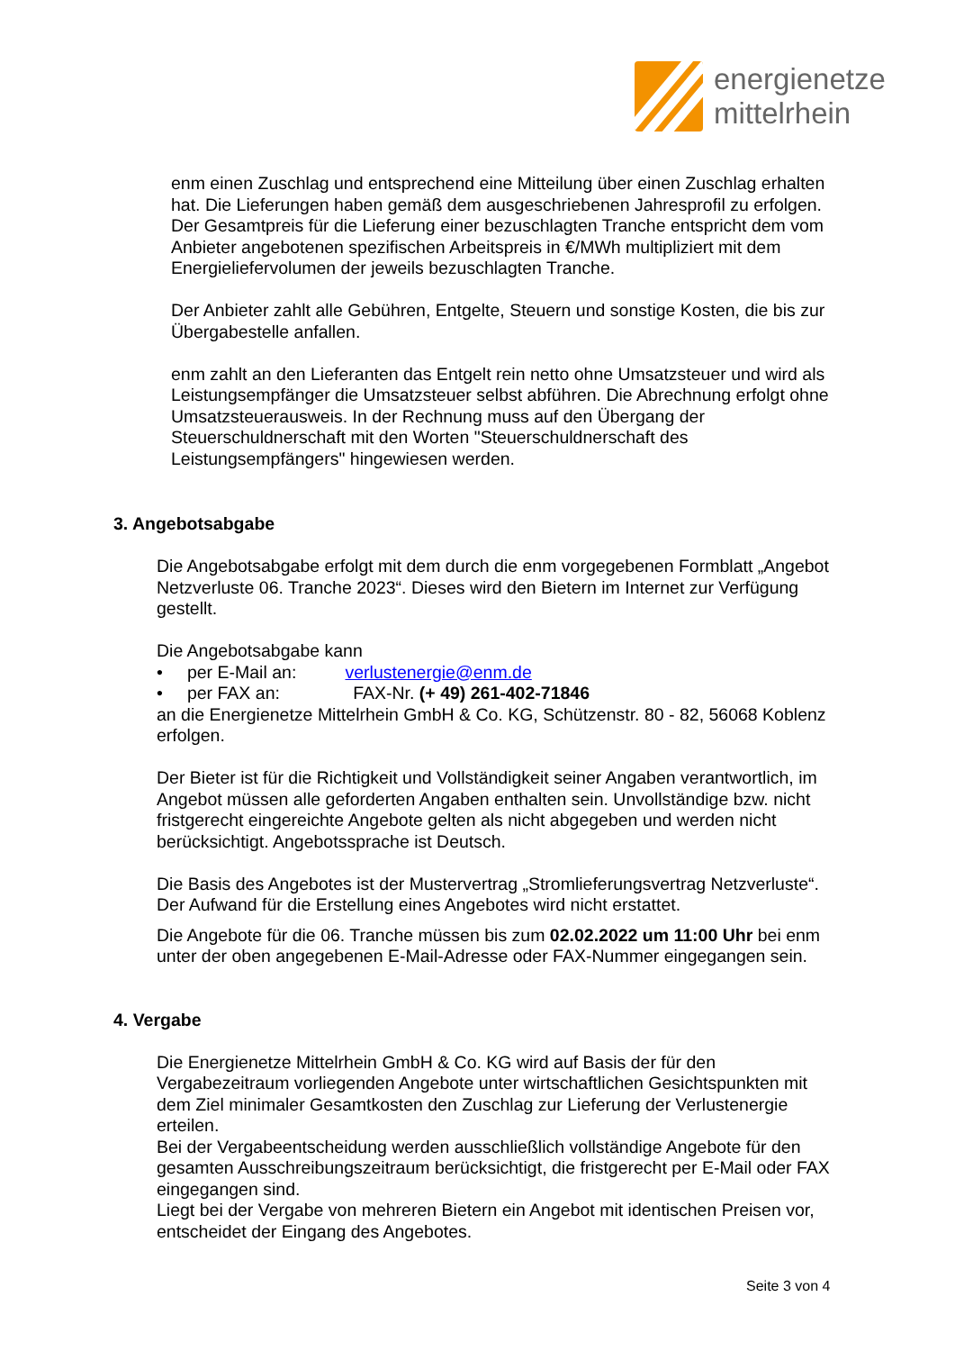energienetze
mittelrhein
enm einen Zuschlag und entsprechend eine Mitteilung über einen Zuschlag erhalten hat. Die Lieferungen haben gemäß dem ausgeschriebenen Jahresprofil zu erfolgen. Der Gesamtpreis für die Lieferung einer bezuschlagten Tranche entspricht dem vom Anbieter angebotenen spezifischen Arbeitspreis in €/MWh multipliziert mit dem Energieliefervolumen der jeweils bezuschlagten Tranche.
Der Anbieter zahlt alle Gebühren, Entgelte, Steuern und sonstige Kosten, die bis zur Übergabestelle anfallen.
enm zahlt an den Lieferanten das Entgelt rein netto ohne Umsatzsteuer und wird als Leistungsempfänger die Umsatzsteuer selbst abführen. Die Abrechnung erfolgt ohne Umsatzsteuerausweis. In der Rechnung muss auf den Übergang der Steuerschuldnerschaft mit den Worten "Steuerschuldnerschaft des Leistungsempfängers" hingewiesen werden.
3. Angebotsabgabe
Die Angebotsabgabe erfolgt mit dem durch die enm vorgegebenen Formblatt „Angebot Netzverluste 06. Tranche 2023“. Dieses wird den Bietern im Internet zur Verfügung gestellt.
Die Angebotsabgabe kann
• per E-Mail an: verlustenergie@enm.de
• per FAX an: FAX-Nr. (+ 49) 261-402-71846
an die Energienetze Mittelrhein GmbH & Co. KG, Schützenstr. 80 - 82, 56068 Koblenz erfolgen.
Der Bieter ist für die Richtigkeit und Vollständigkeit seiner Angaben verantwortlich, im Angebot müssen alle geforderten Angaben enthalten sein. Unvollständige bzw. nicht fristgerecht eingereichte Angebote gelten als nicht abgegeben und werden nicht berücksichtigt. Angebotssprache ist Deutsch.
Die Basis des Angebotes ist der Mustervertrag „Stromlieferungsvertrag Netzverluste“. Der Aufwand für die Erstellung eines Angebotes wird nicht erstattet.
Die Angebote für die 06. Tranche müssen bis zum 02.02.2022 um 11:00 Uhr bei enm unter der oben angegebenen E-Mail-Adresse oder FAX-Nummer eingegangen sein.
4. Vergabe
Die Energienetze Mittelrhein GmbH & Co. KG wird auf Basis der für den Vergabezeitraum vorliegenden Angebote unter wirtschaftlichen Gesichtspunkten mit dem Ziel minimaler Gesamtkosten den Zuschlag zur Lieferung der Verlustenergie erteilen.
Bei der Vergabeentscheidung werden ausschließlich vollständige Angebote für den gesamten Ausschreibungszeitraum berücksichtigt, die fristgerecht per E-Mail oder FAX eingegangen sind.
Liegt bei der Vergabe von mehreren Bietern ein Angebot mit identischen Preisen vor, entscheidet der Eingang des Angebotes.
Seite 3 von 4